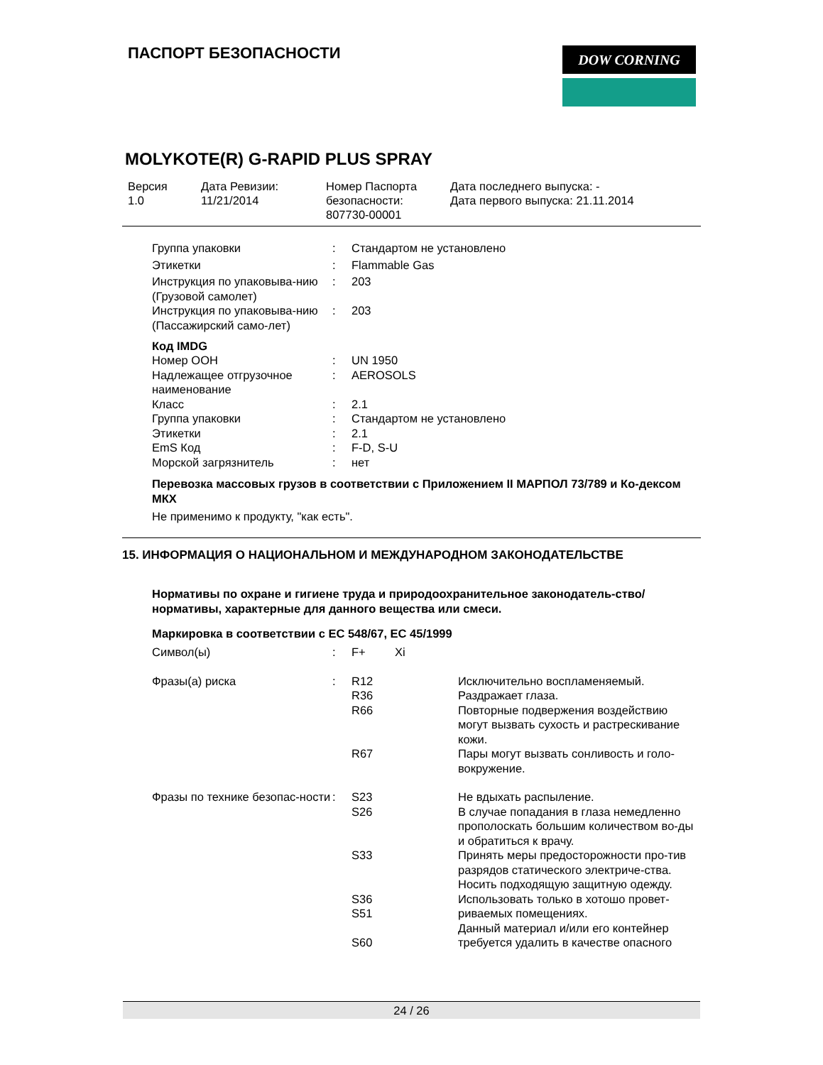ПАСПОРТ БЕЗОПАСНОСТИ DOW CORNING
MOLYKOTE(R) G-RAPID PLUS SPRAY
Версия
1.0
Дата Ревизии:
11/21/2014
Номер Паспорта
безопасности:
807730-00001
Дата последнего выпуска: -
Дата первого выпуска: 21.11.2014
| Группа упаковки | : | Стандартом не установлено |
| Этикетки | : | Flammable Gas |
| Инструкция по упаковыва-нию (Грузовой самолет) | : | 203 |
| Инструкция по упаковыва-нию (Пассажирский само-лет) | : | 203 |
Код IMDG
| Номер ООН | : | UN 1950 |
| Надлежащее отгрузочное наименование | : | AEROSOLS |
| Класс | : | 2.1 |
| Группа упаковки | : | Стандартом не установлено |
| Этикетки | : | 2.1 |
| EmS Код | : | F-D, S-U |
| Морской загрязнитель | : | нет |
Перевозка массовых грузов в соответствии с Приложением II МАРПОЛ 73/789 и Ко-дексом МКХ
Не применимо к продукту, "как есть".
15. ИНФОРМАЦИЯ О НАЦИОНАЛЬНОМ И МЕЖДУНАРОДНОМ ЗАКОНОДАТЕЛЬСТВЕ
Нормативы по охране и гигиене труда и природоохранительное законодатель-ство/нормативы, характерные для данного вещества или смеси.
Маркировка в соответствии с ЕС 548/67, ЕС 45/1999
| Символ(ы) | : | F+ Xi | |
| Фразы(а) риска | : | R12 R36 R66 R67 | Исключительно воспламеняемый. Раздражает глаза. Повторные подвержения воздействию могут вызвать сухость и растрескивание кожи. Пары могут вызвать сонливость и голо-вокружение. |
| Фразы по технике безопас-ности | : | S23 S26 S33 S36 S51 S60 | Не вдыхать распыление. В случае попадания в глаза немедленно прополоскать большим количеством во-ды и обратиться к врачу. Принять меры предосторожности про-тив разрядов статического электриче-ства. Носить подходящую защитную одежду. Использовать только в хотошо провет-риваемых помещениях. Данный материал и/или его контейнер требуется удалить в качестве опасного |
24 / 26